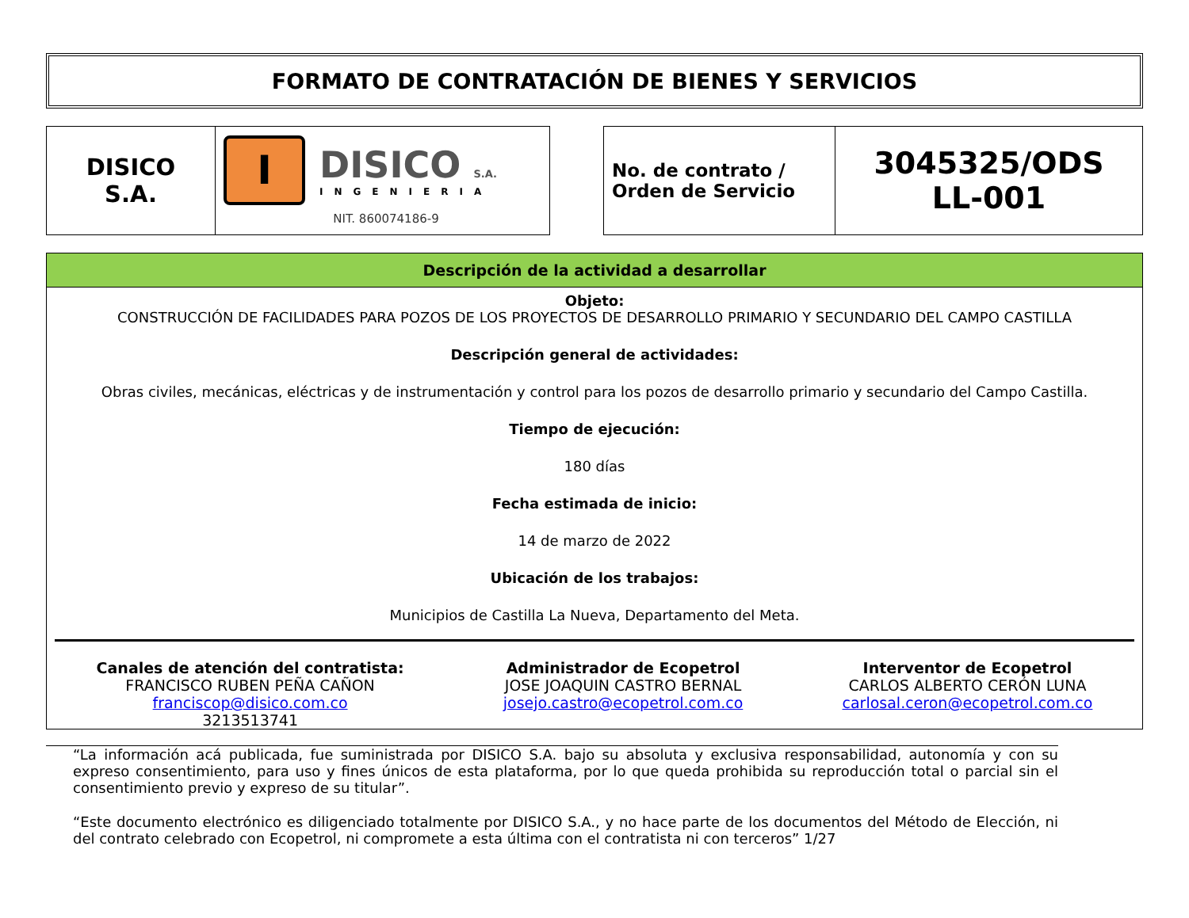FORMATO DE CONTRATACIÓN DE BIENES Y SERVICIOS
| DISICO S.A. | I DISICO S.A. INGENIERIA NIT. 860074186-9 |
| No. de contrato / Orden de Servicio | 3045325/ODS LL-001 |
Descripción de la actividad a desarrollar
Objeto:
CONSTRUCCIÓN DE FACILIDADES PARA POZOS DE LOS PROYECTOS DE DESARROLLO PRIMARIO Y SECUNDARIO DEL CAMPO CASTILLA
Descripción general de actividades:
Obras civiles, mecánicas, eléctricas y de instrumentación y control para los pozos de desarrollo primario y secundario del Campo Castilla.
Tiempo de ejecución:
180 días
Fecha estimada de inicio:
14 de marzo de 2022
Ubicación de los trabajos:
Municipios de Castilla La Nueva, Departamento del Meta.
Canales de atención del contratista:
FRANCISCO RUBEN PEÑA CAÑON
franciscop@disico.com.co
3213513741
Administrador de Ecopetrol
JOSE JOAQUIN CASTRO BERNAL
josejo.castro@ecopetrol.com.co
Interventor de Ecopetrol
CARLOS ALBERTO CERÓN LUNA
carlosal.ceron@ecopetrol.com.co
“La información acá publicada, fue suministrada por DISICO S.A. bajo su absoluta y exclusiva responsabilidad, autonomía y con su expreso consentimiento, para uso y fines únicos de esta plataforma, por lo que queda prohibida su reproducción total o parcial sin el consentimiento previo y expreso de su titular”.
“Este documento electrónico es diligenciado totalmente por DISICO S.A., y no hace parte de los documentos del Método de Elección, ni del contrato celebrado con Ecopetrol, ni compromete a esta última con el contratista ni con terceros” 1/27